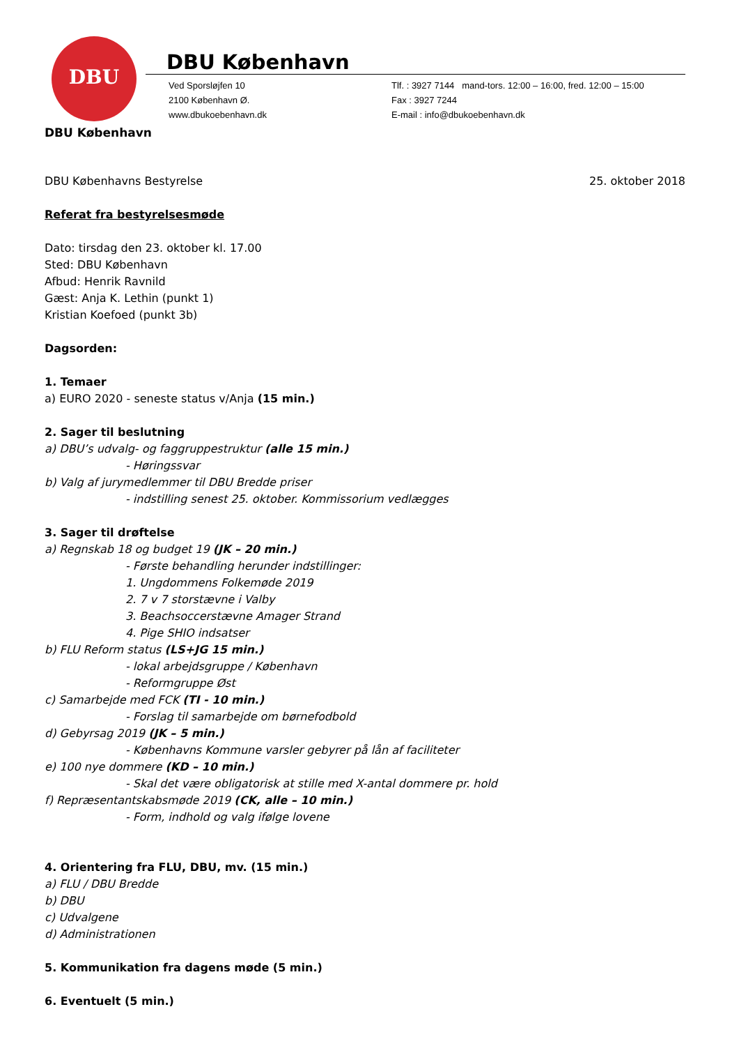DBU
DBU København
Ved Sporsløjfen 10
2100 København Ø.
www.dbukoebenhavn.dk
Tlf. : 3927 7144 mand-tors. 12:00 – 16:00, fred. 12:00 – 15:00
Fax : 3927 7244
E-mail : info@dbukoebenhavn.dk
DBU København
DBU Københavns Bestyrelse 25. oktober 2018
Referat fra bestyrelsesmøde
Dato: tirsdag den 23. oktober kl. 17.00
Sted: DBU København
Afbud: Henrik Ravnild
Gæst: Anja K. Lethin (punkt 1)
Kristian Koefoed (punkt 3b)
Dagsorden:
1. Temaer
a) EURO 2020 - seneste status v/Anja (15 min.)
2. Sager til beslutning
a) DBU’s udvalg- og faggruppestruktur (alle 15 min.)
- Høringssvar
b) Valg af jurymedlemmer til DBU Bredde priser
- indstilling senest 25. oktober. Kommissorium vedlægges
3. Sager til drøftelse
a) Regnskab 18 og budget 19 (JK – 20 min.)
- Første behandling herunder indstillinger:
1. Ungdommens Folkemøde 2019
2. 7 v 7 storstævne i Valby
3. Beachsoccerstævne Amager Strand
4. Pige SHIO indsatser
b) FLU Reform status (LS+JG 15 min.)
- lokal arbejdsgruppe / København
- Reformgruppe Øst
c) Samarbejde med FCK (TI - 10 min.)
- Forslag til samarbejde om børnefodbold
d) Gebyrsag 2019 (JK – 5 min.)
- Københavns Kommune varsler gebyrer på lån af faciliteter
e) 100 nye dommere (KD – 10 min.)
- Skal det være obligatorisk at stille med X-antal dommere pr. hold
f) Repræsentantskabsmøde 2019 (CK, alle – 10 min.)
- Form, indhold og valg ifølge lovene
4. Orientering fra FLU, DBU, mv. (15 min.)
a) FLU / DBU Bredde
b) DBU
c) Udvalgene
d) Administrationen
5. Kommunikation fra dagens møde (5 min.)
6. Eventuelt (5 min.)